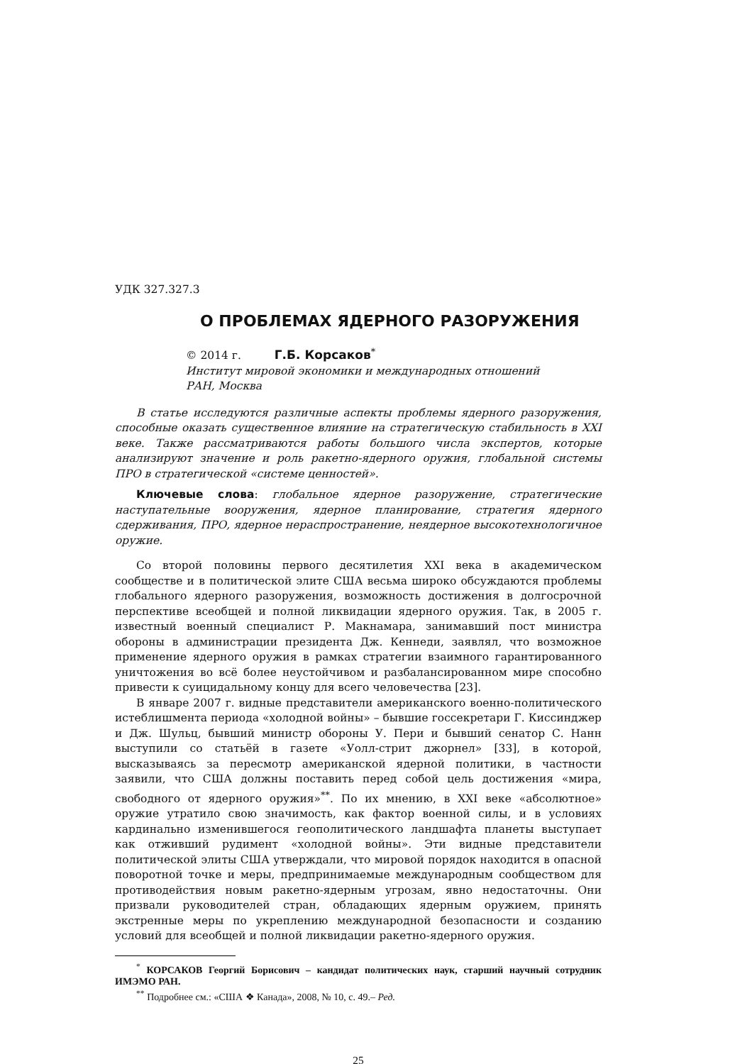УДК 327.327.3
О ПРОБЛЕМАХ ЯДЕРНОГО РАЗОРУЖЕНИЯ
© 2014 г. Г.Б. Корсаков<sup>*</sup>
Институт мировой экономики и международных отношений
РАН, Москва
В статье исследуются различные аспекты проблемы ядерного разоружения, способные оказать существенное влияние на стратегическую стабильность в XXI веке. Также рассматриваются работы большого числа экспертов, которые анализируют значение и роль ракетно-ядерного оружия, глобальной системы ПРО в стратегической «системе ценностей».
Ключевые слова: глобальное ядерное разоружение, стратегические наступательные вооружения, ядерное планирование, стратегия ядерного сдерживания, ПРО, ядерное нераспространение, неядерное высокотехнологичное оружие.
Со второй половины первого десятилетия XXI века в академическом сообществе и в политической элите США весьма широко обсуждаются проблемы глобального ядерного разоружения, возможность достижения в долгосрочной перспективе всеобщей и полной ликвидации ядерного оружия. Так, в 2005 г. известный военный специалист Р. Макнамара, занимавший пост министра обороны в администрации президента Дж. Кеннеди, заявлял, что возможное применение ядерного оружия в рамках стратегии взаимного гарантированного уничтожения во всё более неустойчивом и разбалансированном мире способно привести к суицидальному концу для всего человечества [23].
В январе 2007 г. видные представители американского военно-политического истеблишмента периода «холодной войны» – бывшие госсекретари Г. Киссинджер и Дж. Шульц, бывший министр обороны У. Пери и бывший сенатор С. Нанн выступили со статьёй в газете «Уолл-стрит джорнел» [33], в которой, высказываясь за пересмотр американской ядерной политики, в частности заявили, что США должны поставить перед собой цель достижения «мира, свободного от ядерного оружия»<sup>**</sup>. По их мнению, в XXI веке «абсолютное» оружие утратило свою значимость, как фактор военной силы, и в условиях кардинально изменившегося геополитического ландшафта планеты выступает как отживший рудимент «холодной войны». Эти видные представители политической элиты США утверждали, что мировой порядок находится в опасной поворотной точке и меры, предпринимаемые международным сообществом для противодействия новым ракетно-ядерным угрозам, явно недостаточны. Они призвали руководителей стран, обладающих ядерным оружием, принять экстренные меры по укреплению международной безопасности и созданию условий для всеобщей и полной ликвидации ракетно-ядерного оружия.
<sup>*</sup> КОРСАКОВ Георгий Борисович – кандидат политических наук, старший научный сотрудник ИМЭМО РАН.
<sup>**</sup> Подробнее см.: «США ❖ Канада», 2008, № 10, с. 49.– Ред.
25